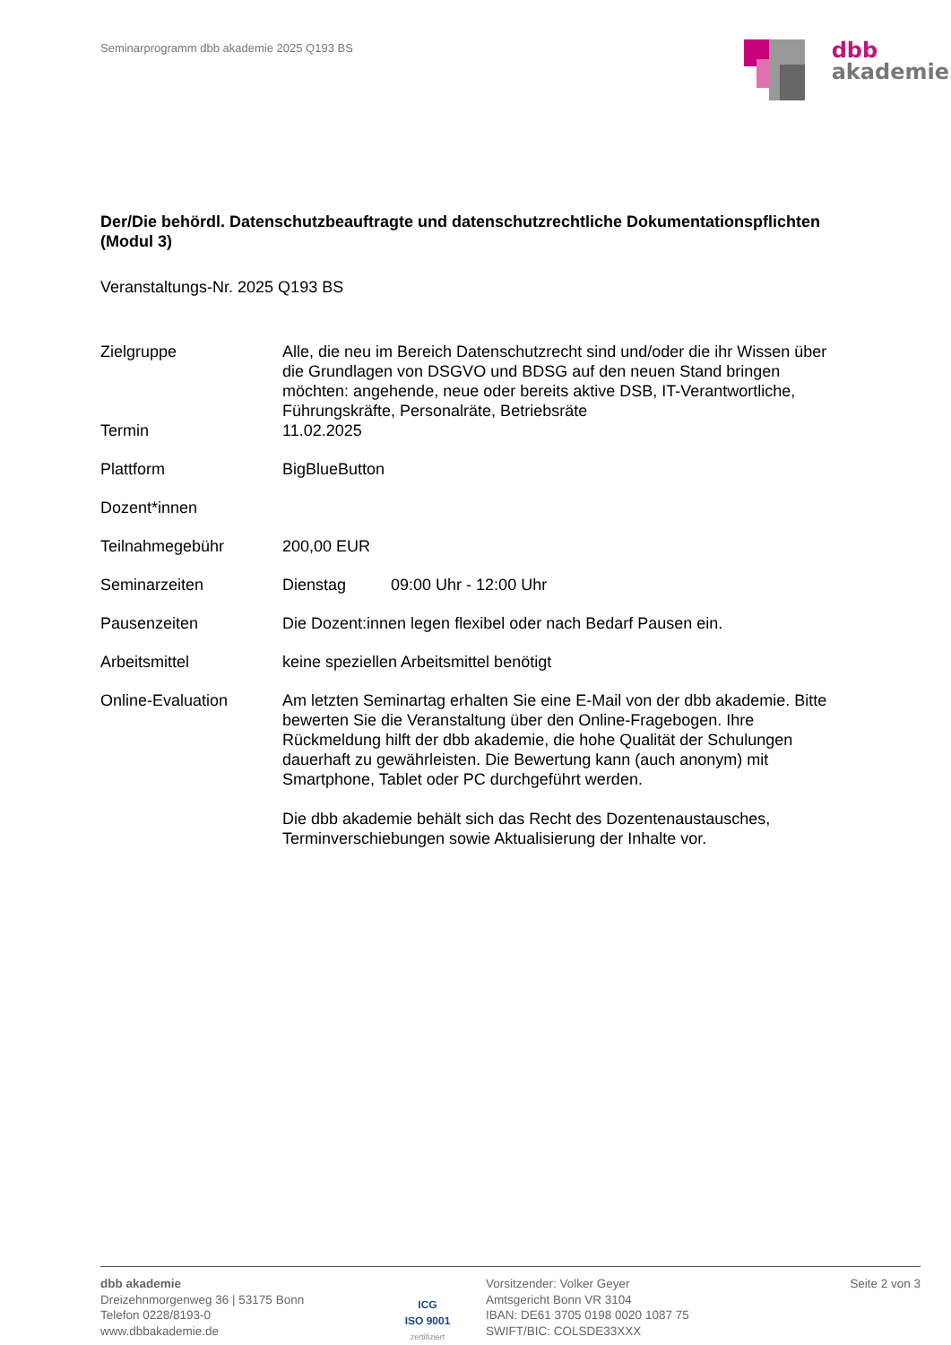Seminarprogramm dbb akademie 2025 Q193 BS
dbb
akademie
Der/Die behördl. Datenschutzbeauftragte und datenschutzrechtliche Dokumentationspflichten (Modul 3)
Veranstaltungs-Nr. 2025 Q193 BS
| Zielgruppe | Alle, die neu im Bereich Datenschutzrecht sind und/oder die ihr Wissen über die Grundlagen von DSGVO und BDSG auf den neuen Stand bringen möchten: angehende, neue oder bereits aktive DSB, IT-Verantwortliche, Führungskräfte, Personalräte, Betriebsräte |
| Termin | 11.02.2025 |
| Plattform | BigBlueButton |
| Dozent*innen | |
| Teilnahmegebühr | 200,00 EUR |
| Seminarzeiten | Dienstag 09:00 Uhr - 12:00 Uhr |
| Pausenzeiten | Die Dozent:innen legen flexibel oder nach Bedarf Pausen ein. |
| Arbeitsmittel | keine speziellen Arbeitsmittel benötigt |
| Online-Evaluation | Am letzten Seminartag erhalten Sie eine E-Mail von der dbb akademie. Bitte bewerten Sie die Veranstaltung über den Online-Fragebogen. Ihre Rückmeldung hilft der dbb akademie, die hohe Qualität der Schulungen dauerhaft zu gewährleisten. Die Bewertung kann (auch anonym) mit Smartphone, Tablet oder PC durchgeführt werden. Die dbb akademie behält sich das Recht des Dozentenaustausches, Terminverschiebungen sowie Aktualisierung der Inhalte vor. |
dbb akademie
Dreizehnmorgenweg 36 | 53175 Bonn
Telefon 0228/8193-0
www.dbbakademie.de
ICG
ISO 9001
zertifiziert
Vorsitzender: Volker Geyer
Amtsgericht Bonn VR 3104
IBAN: DE61 3705 0198 0020 1087 75
SWIFT/BIC: COLSDE33XXX
Seite 2 von 3